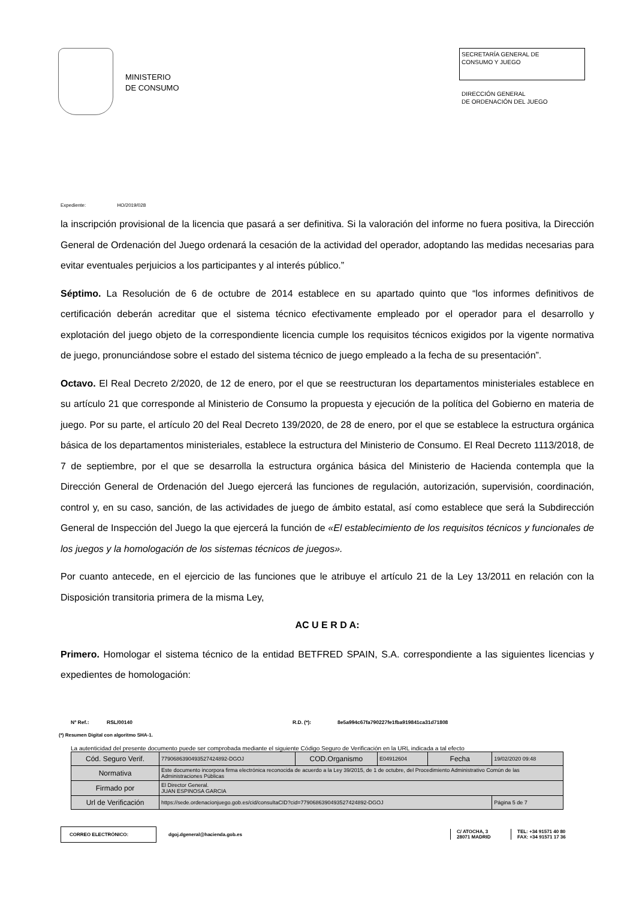MINISTERIO
DE CONSUMO
SECRETARÍA GENERAL DE
CONSUMO Y JUEGO
DIRECCIÓN GENERAL
DE ORDENACIÓN DEL JUEGO
Expediente: HO/2019/028
la inscripción provisional de la licencia que pasará a ser definitiva. Si la valoración del informe no fuera positiva, la Dirección General de Ordenación del Juego ordenará la cesación de la actividad del operador, adoptando las medidas necesarias para evitar eventuales perjuicios a los participantes y al interés público.”
Séptimo. La Resolución de 6 de octubre de 2014 establece en su apartado quinto que “los informes definitivos de certificación deberán acreditar que el sistema técnico efectivamente empleado por el operador para el desarrollo y explotación del juego objeto de la correspondiente licencia cumple los requisitos técnicos exigidos por la vigente normativa de juego, pronunciándose sobre el estado del sistema técnico de juego empleado a la fecha de su presentación”.
Octavo. El Real Decreto 2/2020, de 12 de enero, por el que se reestructuran los departamentos ministeriales establece en su artículo 21 que corresponde al Ministerio de Consumo la propuesta y ejecución de la política del Gobierno en materia de juego. Por su parte, el artículo 20 del Real Decreto 139/2020, de 28 de enero, por el que se establece la estructura orgánica básica de los departamentos ministeriales, establece la estructura del Ministerio de Consumo. El Real Decreto 1113/2018, de 7 de septiembre, por el que se desarrolla la estructura orgánica básica del Ministerio de Hacienda contempla que la Dirección General de Ordenación del Juego ejercerá las funciones de regulación, autorización, supervisión, coordinación, control y, en su caso, sanción, de las actividades de juego de ámbito estatal, así como establece que será la Subdirección General de Inspección del Juego la que ejercerá la función de «El establecimiento de los requisitos técnicos y funcionales de los juegos y la homologación de los sistemas técnicos de juegos».
Por cuanto antecede, en el ejercicio de las funciones que le atribuye el artículo 21 de la Ley 13/2011 en relación con la Disposición transitoria primera de la misma Ley,
AC U E R D A:
Primero. Homologar el sistema técnico de la entidad BETFRED SPAIN, S.A. correspondiente a las siguientes licencias y expedientes de homologación:
Nº Ref.: RSL/00140 R.D. (*): 8e5a994c67fa790227fe1fba919841ca31d71808
(*) Resumen Digital con algoritmo SHA-1.
La autenticidad del presente documento puede ser comprobada mediante el siguiente Código Seguro de Verificación en la URL indicada a tal efecto
| Cód. Seguro Verif. | 7790686390493527424892-DGOJ | COD.Organismo | E04912604 | Fecha | 19/02/2020 09:48 |
| Normativa | Este documento incorpora firma electrónica reconocida de acuerdo a la Ley 39/2015, de 1 de octubre, del Procedimiento Administrativo Común de las Administraciones Públicas | | | | |
| Firmado por | El Director General. JUAN ESPINOSA GARCIA | | | | |
| Url de Verificación | https://sede.ordenacionjuego.gob.es/cid/consultaCID?cid=7790686390493527424892-DGOJ | | | | Página 5 de 7 |
CORREO ELECTRÓNICO:
dgoj.dgeneral@hacienda.gob.es
C/ ATOCHA, 3
28071 MADRID
TEL: +34 91571 40 80
FAX: +34 91571 17 36